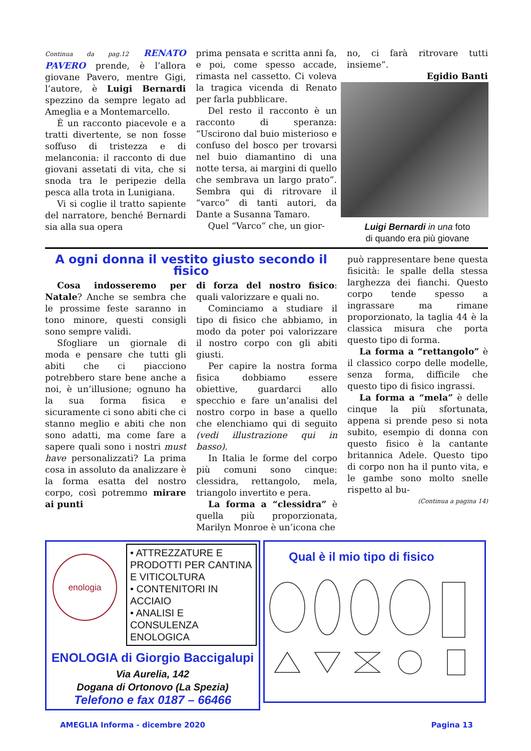Continua da pag.12 RENATO PAVERO prende, è l’allora giovane Pavero, mentre Gigi, l’autore, è Luigi Bernardi spezzino da sempre legato ad Ameglia e a Montemarcello.
È un racconto piacevole e a tratti divertente, se non fosse soffuso di tristezza e di melanconia: il racconto di due giovani assetati di vita, che si snoda tra le peripezie della pesca alla trota in Lunigiana.
Vi si coglie il tratto sapiente del narratore, benché Bernardi sia alla sua opera
prima pensata e scritta anni fa, e poi, come spesso accade, rimasta nel cassetto. Ci voleva la tragica vicenda di Renato per farla pubblicare.
Del resto il racconto è un racconto di speranza: “Uscirono dal buio misterioso e confuso del bosco per trovarsi nel buio diamantino di una notte tersa, ai margini di quello che sembrava un largo prato”. Sembra qui di ritrovare il “varco” di tanti autori, da Dante a Susanna Tamaro.
Quel “Varco” che, un gior-
no, ci farà ritrovare tutti insieme”.
Egidio Banti
Luigi Bernardi in una foto
di quando era più giovane
A ogni donna il vestito giusto secondo il fisico
Cosa indosseremo per Natale? Anche se sembra che le prossime feste saranno in tono minore, questi consigli sono sempre validi.
Sfogliare un giornale di moda e pensare che tutti gli abiti che ci piacciono potrebbero stare bene anche a noi, è un’illusione; ognuno ha la sua forma fisica e sicuramente ci sono abiti che ci stanno meglio e abiti che non sono adatti, ma come fare a sapere quali sono i nostri must have personalizzati? La prima cosa in assoluto da analizzare è la forma esatta del nostro corpo, così potremmo mirare ai punti
di forza del nostro fisico: quali valorizzare e quali no.
Cominciamo a studiare il tipo di fisico che abbiamo, in modo da poter poi valorizzare il nostro corpo con gli abiti giusti.
Per capire la nostra forma fisica dobbiamo essere obiettive, guardarci allo specchio e fare un’analisi del nostro corpo in base a quello che elenchiamo qui di seguito (vedi illustrazione qui in basso).
In Italia le forme del corpo più comuni sono cinque: clessidra, rettangolo, mela, triangolo invertito e pera.
La forma a “clessidra” è quella più proporzionata, Marilyn Monroe è un’icona che
può rappresentare bene questa fisicità: le spalle della stessa larghezza dei fianchi. Questo corpo tende spesso a ingrassare ma rimane proporzionato, la taglia 44 è la classica misura che porta questo tipo di forma.
La forma a “rettangolo” è il classico corpo delle modelle, senza forma, difficile che questo tipo di fisico ingrassi.
La forma a “mela” è delle cinque la più sfortunata, appena si prende peso si nota subito, esempio di donna con questo fisico è la cantante britannica Adele. Questo tipo di corpo non ha il punto vita, e le gambe sono molto snelle rispetto al bu-
(Continua a pagina 14)
enologia
• ATTREZZATURE E PRODOTTI PER CANTINA E VITICOLTURA
• CONTENITORI IN ACCIAIO
• ANALISI E CONSULENZA ENOLOGICA
ENOLOGIA di Giorgio Baccigalupi
Via Aurelia, 142
Dogana di Ortonovo (La Spezia)
Telefono e fax 0187 – 66466
Qual è il mio tipo di fisico
AMEGLIA Informa - dicembre 2020 Pagina 13